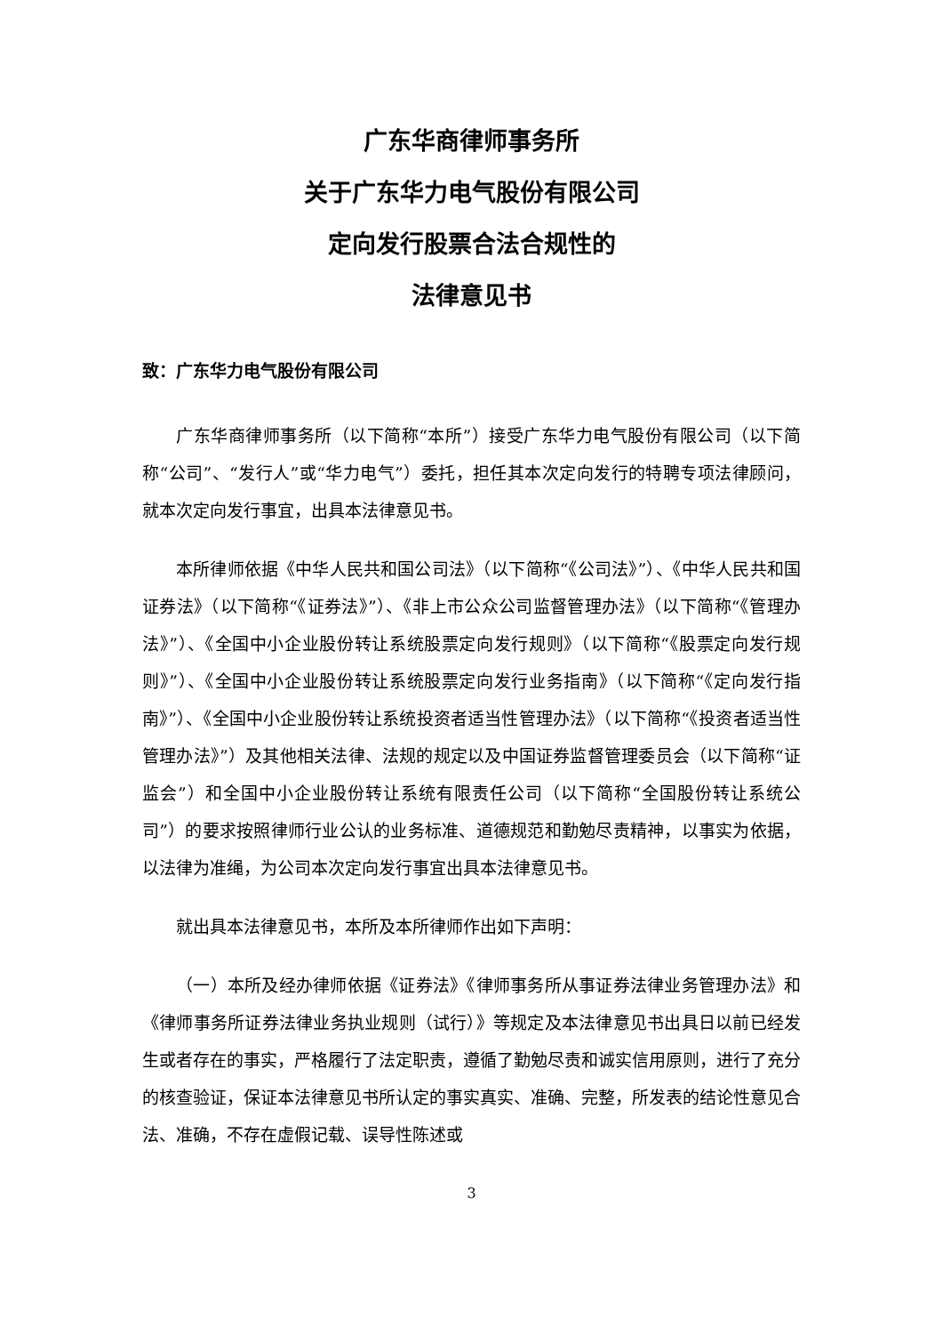广东华商律师事务所
关于广东华力电气股份有限公司
定向发行股票合法合规性的
法律意见书
致：广东华力电气股份有限公司
广东华商律师事务所（以下简称“本所”）接受广东华力电气股份有限公司（以下简称“公司”、“发行人”或“华力电气”）委托，担任其本次定向发行的特聘专项法律顾问，就本次定向发行事宜，出具本法律意见书。
本所律师依据《中华人民共和国公司法》（以下简称“《公司法》”）、《中华人民共和国证券法》（以下简称“《证券法》”）、《非上市公众公司监督管理办法》（以下简称“《管理办法》”）、《全国中小企业股份转让系统股票定向发行规则》（以下简称“《股票定向发行规则》”）、《全国中小企业股份转让系统股票定向发行业务指南》（以下简称“《定向发行指南》”）、《全国中小企业股份转让系统投资者适当性管理办法》（以下简称“《投资者适当性管理办法》”）及其他相关法律、法规的规定以及中国证券监督管理委员会（以下简称“证监会”）和全国中小企业股份转让系统有限责任公司（以下简称“全国股份转让系统公司”）的要求按照律师行业公认的业务标准、道德规范和勤勉尽责精神，以事实为依据，以法律为准绳，为公司本次定向发行事宜出具本法律意见书。
就出具本法律意见书，本所及本所律师作出如下声明：
（一）本所及经办律师依据《证券法》《律师事务所从事证券法律业务管理办法》和《律师事务所证券法律业务执业规则（试行）》等规定及本法律意见书出具日以前已经发生或者存在的事实，严格履行了法定职责，遵循了勤勉尽责和诚实信用原则，进行了充分的核查验证，保证本法律意见书所认定的事实真实、准确、完整，所发表的结论性意见合法、准确，不存在虚假记载、误导性陈述或
3